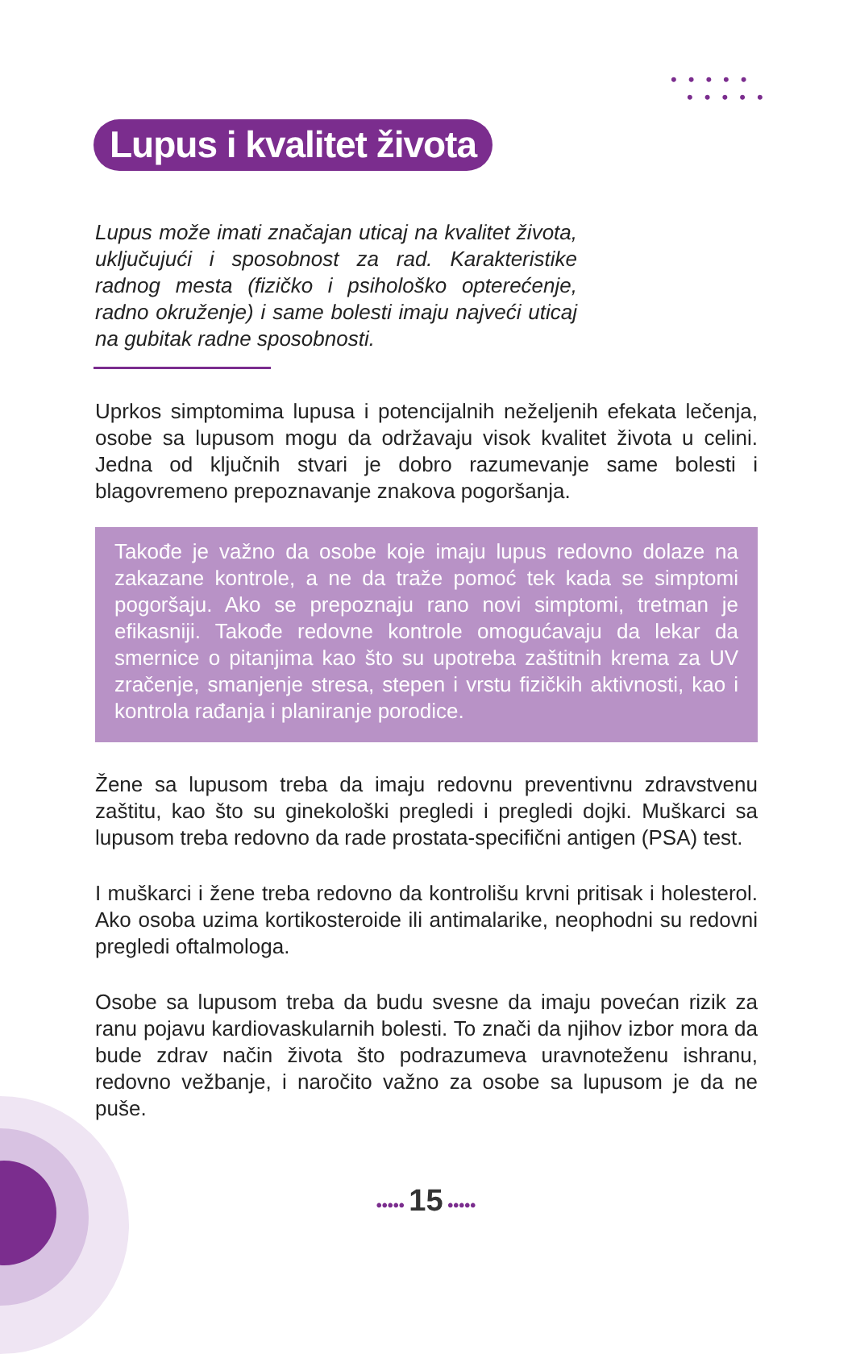•••••
•••••
Lupus i kvalitet života
Lupus može imati značajan uticaj na kvalitet života, uključujući i sposobnost za rad. Karakteristike radnog mesta (fizičko i psihološko opterećenje, radno okruženje) i same bolesti imaju najveći uticaj na gubitak radne sposobnosti.
Uprkos simptomima lupusa i potencijalnih neželjenih efekata lečenja, osobe sa lupusom mogu da održavaju visok kvalitet života u celini. Jedna od ključnih stvari je dobro razumevanje same bolesti i blagovremeno prepoznavanje znakova pogoršanja.
Takođe je važno da osobe koje imaju lupus redovno dolaze na zakazane kontrole, a ne da traže pomoć tek kada se simptomi pogoršaju. Ako se prepoznaju rano novi simptomi, tretman je efikasniji. Takođe redovne kontrole omogućavaju da lekar da smernice o pitanjima kao što su upotreba zaštitnih krema za UV zračenje, smanjenje stresa, stepen i vrstu fizičkih aktivnosti, kao i kontrola rađanja i planiranje porodice.
Žene sa lupusom treba da imaju redovnu preventivnu zdravstvenu zaštitu, kao što su ginekološki pregledi i pregledi dojki. Muškarci sa lupusom treba redovno da rade prostata-specifični antigen (PSA) test.
I muškarci i žene treba redovno da kontrolišu krvni pritisak i holesterol. Ako osoba uzima kortikosteroide ili antimalarike, neophodni su redovni pregledi oftalmologa.
Osobe sa lupusom treba da budu svesne da imaju povećan rizik za ranu pojavu kardiovaskularnih bolesti. To znači da njihov izbor mora da bude zdrav način života što podrazumeva uravnoteženu ishranu, redovno vežbanje, i naročito važno za osobe sa lupusom je da ne puše.
••••• 15 •••••